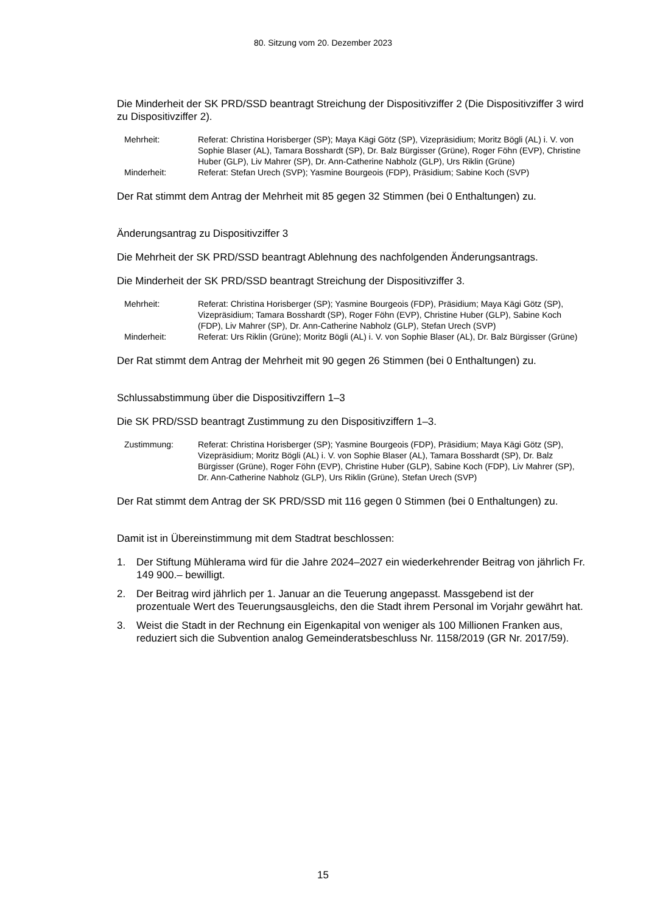80. Sitzung vom 20. Dezember 2023
Die Minderheit der SK PRD/SSD beantragt Streichung der Dispositivziffer 2 (Die Dispositivziffer 3 wird zu Dispositivziffer 2).
Mehrheit:
Referat: Christina Horisberger (SP); Maya Kägi Götz (SP), Vizepräsidium; Moritz Bögli (AL) i. V. von Sophie Blaser (AL), Tamara Bosshardt (SP), Dr. Balz Bürgisser (Grüne), Roger Föhn (EVP), Christine Huber (GLP), Liv Mahrer (SP), Dr. Ann-Catherine Nabholz (GLP), Urs Riklin (Grüne)
Minderheit:
Referat: Stefan Urech (SVP); Yasmine Bourgeois (FDP), Präsidium; Sabine Koch (SVP)
Der Rat stimmt dem Antrag der Mehrheit mit 85 gegen 32 Stimmen (bei 0 Enthaltungen) zu.
Änderungsantrag zu Dispositivziffer 3
Die Mehrheit der SK PRD/SSD beantragt Ablehnung des nachfolgenden Änderungsantrags.
Die Minderheit der SK PRD/SSD beantragt Streichung der Dispositivziffer 3.
Mehrheit:
Referat: Christina Horisberger (SP); Yasmine Bourgeois (FDP), Präsidium; Maya Kägi Götz (SP), Vizepräsidium; Tamara Bosshardt (SP), Roger Föhn (EVP), Christine Huber (GLP), Sabine Koch (FDP), Liv Mahrer (SP), Dr. Ann-Catherine Nabholz (GLP), Stefan Urech (SVP)
Minderheit:
Referat: Urs Riklin (Grüne); Moritz Bögli (AL) i. V. von Sophie Blaser (AL), Dr. Balz Bürgisser (Grüne)
Der Rat stimmt dem Antrag der Mehrheit mit 90 gegen 26 Stimmen (bei 0 Enthaltungen) zu.
Schlussabstimmung über die Dispositivziffern 1–3
Die SK PRD/SSD beantragt Zustimmung zu den Dispositivziffern 1–3.
Zustimmung:
Referat: Christina Horisberger (SP); Yasmine Bourgeois (FDP), Präsidium; Maya Kägi Götz (SP), Vizepräsidium; Moritz Bögli (AL) i. V. von Sophie Blaser (AL), Tamara Bosshardt (SP), Dr. Balz Bürgisser (Grüne), Roger Föhn (EVP), Christine Huber (GLP), Sabine Koch (FDP), Liv Mahrer (SP), Dr. Ann-Catherine Nabholz (GLP), Urs Riklin (Grüne), Stefan Urech (SVP)
Der Rat stimmt dem Antrag der SK PRD/SSD mit 116 gegen 0 Stimmen (bei 0 Enthaltungen) zu.
Damit ist in Übereinstimmung mit dem Stadtrat beschlossen:
1. Der Stiftung Mühlerama wird für die Jahre 2024–2027 ein wiederkehrender Beitrag von jährlich Fr. 149 900.– bewilligt.
2. Der Beitrag wird jährlich per 1. Januar an die Teuerung angepasst. Massgebend ist der prozentuale Wert des Teuerungsausgleichs, den die Stadt ihrem Personal im Vorjahr gewährt hat.
3. Weist die Stadt in der Rechnung ein Eigenkapital von weniger als 100 Millionen Franken aus, reduziert sich die Subvention analog Gemeinderatsbeschluss Nr. 1158/2019 (GR Nr. 2017/59).
15